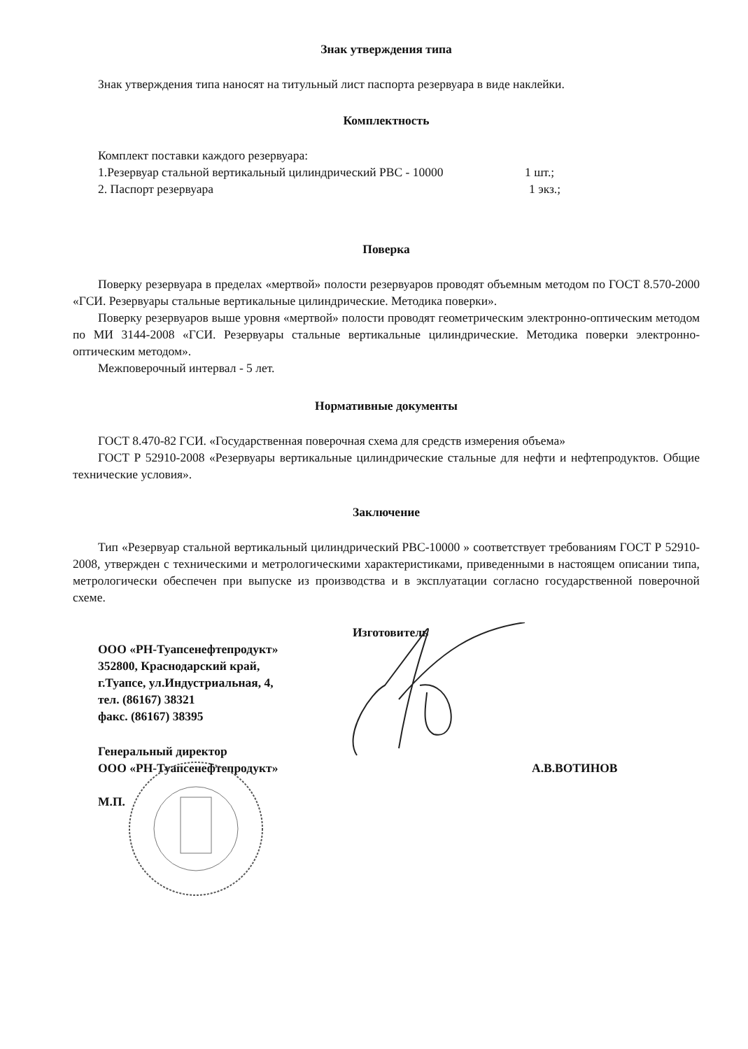Знак утверждения типа
Знак утверждения типа наносят на титульный лист паспорта резервуара в виде наклейки.
Комплектность
Комплект поставки каждого резервуара:
1.Резервуар стальной вертикальный цилиндрический РВС - 10000 1 шт.;
2. Паспорт резервуара 1 экз.;
Поверка
Поверку резервуара в пределах «мертвой» полости резервуаров проводят объемным методом по ГОСТ 8.570-2000 «ГСИ. Резервуары стальные вертикальные цилиндрические. Методика поверки».
Поверку резервуаров выше уровня «мертвой» полости проводят геометрическим электронно-оптическим методом по МИ 3144-2008 «ГСИ. Резервуары стальные вертикальные цилиндрические. Методика поверки электронно-оптическим методом».
Межповерочный интервал - 5 лет.
Нормативные документы
ГОСТ 8.470-82 ГСИ. «Государственная поверочная схема для средств измерения объема»
ГОСТ Р 52910-2008 «Резервуары вертикальные цилиндрические стальные для нефти и нефтепродуктов. Общие технические условия».
Заключение
Тип «Резервуар стальной вертикальный цилиндрический РВС-10000 » соответствует требованиям ГОСТ Р 52910-2008, утвержден с техническими и метрологическими характеристиками, приведенными в настоящем описании типа, метрологически обеспечен при выпуске из производства и в эксплуатации согласно государственной поверочной схеме.
Изготовитель
ООО «РН-Туапсенефтепродукт»
352800, Краснодарский край,
г.Туапсе, ул.Индустриальная, 4,
тел. (86167) 38321
факс. (86167) 38395
Генеральный директор
ООО «РН-Туапсенефтепродукт» А.В.ВОТИНОВ
М.П.